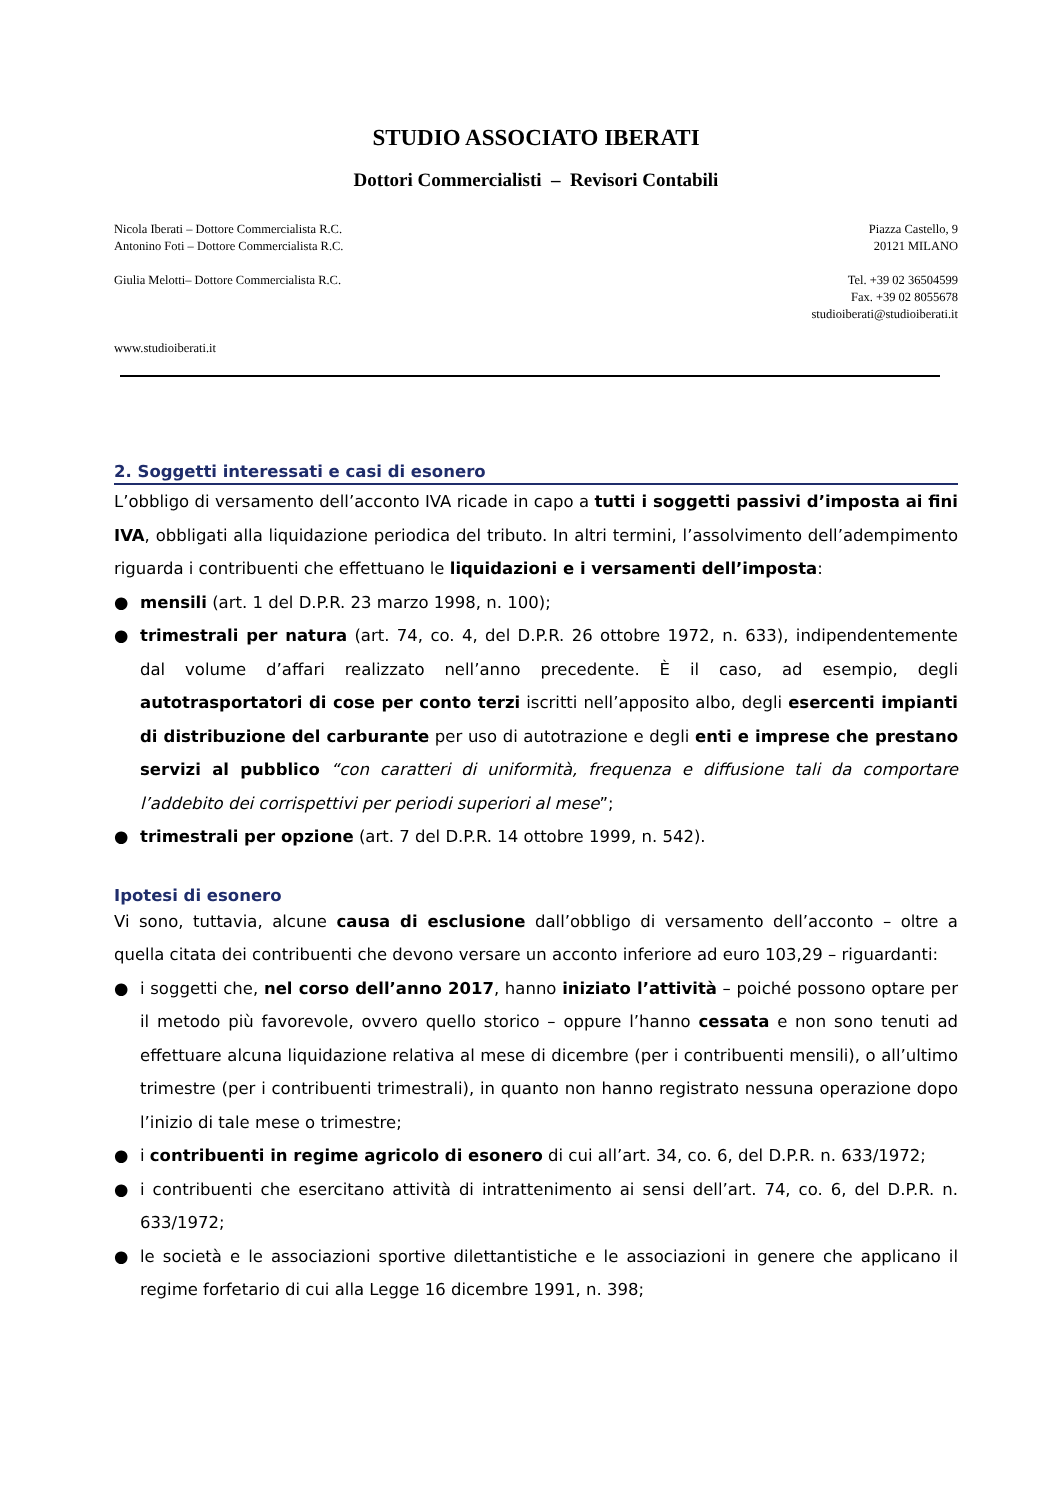STUDIO ASSOCIATO IBERATI
Dottori Commercialisti – Revisori Contabili
Nicola Iberati – Dottore Commercialista R.C.
Antonino Foti – Dottore Commercialista R.C.
Giulia Melotti– Dottore Commercialista R.C.
www.studioiberati.it
Piazza Castello, 9
20121 MILANO
Tel. +39 02 36504599
Fax. +39 02 8055678
studioiberati@studioiberati.it
2. Soggetti interessati e casi di esonero
L’obbligo di versamento dell’acconto IVA ricade in capo a tutti i soggetti passivi d’imposta ai fini IVA, obbligati alla liquidazione periodica del tributo. In altri termini, l’assolvimento dell’adempimento riguarda i contribuenti che effettuano le liquidazioni e i versamenti dell’imposta:
● mensili (art. 1 del D.P.R. 23 marzo 1998, n. 100);
● trimestrali per natura (art. 74, co. 4, del D.P.R. 26 ottobre 1972, n. 633), indipendentemente dal volume d’affari realizzato nell’anno precedente. È il caso, ad esempio, degli autotrasportatori di cose per conto terzi iscritti nell’apposito albo, degli esercenti impianti di distribuzione del carburante per uso di autotrazione e degli enti e imprese che prestano servizi al pubblico “con caratteri di uniformità, frequenza e diffusione tali da comportare l’addebito dei corrispettivi per periodi superiori al mese”;
● trimestrali per opzione (art. 7 del D.P.R. 14 ottobre 1999, n. 542).
Ipotesi di esonero
Vi sono, tuttavia, alcune causa di esclusione dall’obbligo di versamento dell’acconto – oltre a quella citata dei contribuenti che devono versare un acconto inferiore ad euro 103,29 – riguardanti:
● i soggetti che, nel corso dell’anno 2017, hanno iniziato l’attività – poiché possono optare per il metodo più favorevole, ovvero quello storico – oppure l’hanno cessata e non sono tenuti ad effettuare alcuna liquidazione relativa al mese di dicembre (per i contribuenti mensili), o all’ultimo trimestre (per i contribuenti trimestrali), in quanto non hanno registrato nessuna operazione dopo l’inizio di tale mese o trimestre;
● i contribuenti in regime agricolo di esonero di cui all’art. 34, co. 6, del D.P.R. n. 633/1972;
● i contribuenti che esercitano attività di intrattenimento ai sensi dell’art. 74, co. 6, del D.P.R. n. 633/1972;
● le società e le associazioni sportive dilettantistiche e le associazioni in genere che applicano il regime forfetario di cui alla Legge 16 dicembre 1991, n. 398;